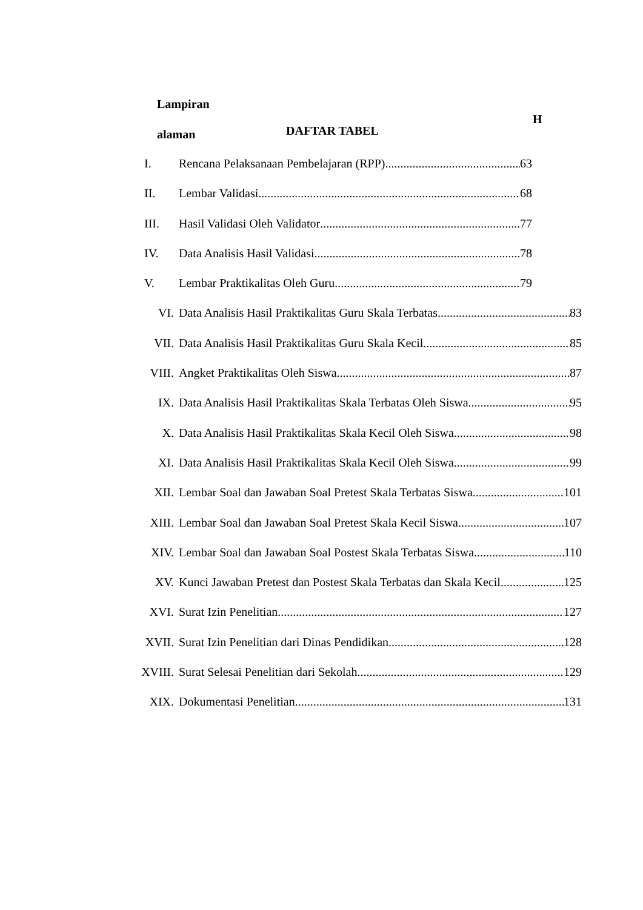Lampiran
H
alaman DAFTAR TABEL
I. Rencana Pelaksanaan Pembelajaran (RPP) 63
II. Lembar Validasi 68
III. Hasil Validasi Oleh Validator 77
IV. Data Analisis Hasil Validasi 78
V. Lembar Praktikalitas Oleh Guru 79
VI. Data Analisis Hasil Praktikalitas Guru Skala Terbatas 83
VII. Data Analisis Hasil Praktikalitas Guru Skala Kecil 85
VIII. Angket Praktikalitas Oleh Siswa 87
IX. Data Analisis Hasil Praktikalitas Skala Terbatas Oleh Siswa 95
X. Data Analisis Hasil Praktikalitas Skala Kecil Oleh Siswa 98
XI. Data Analisis Hasil Praktikalitas Skala Kecil Oleh Siswa 99
XII. Lembar Soal dan Jawaban Soal Pretest Skala Terbatas Siswa 101
XIII. Lembar Soal dan Jawaban Soal Pretest Skala Kecil Siswa 107
XIV. Lembar Soal dan Jawaban Soal Postest Skala Terbatas Siswa 110
XV. Kunci Jawaban Pretest dan Postest Skala Terbatas dan Skala Kecil 125
XVI. Surat Izin Penelitian 127
XVII. Surat Izin Penelitian dari Dinas Pendidikan 128
XVIII. Surat Selesai Penelitian dari Sekolah 129
XIX. Dokumentasi Penelitian 131